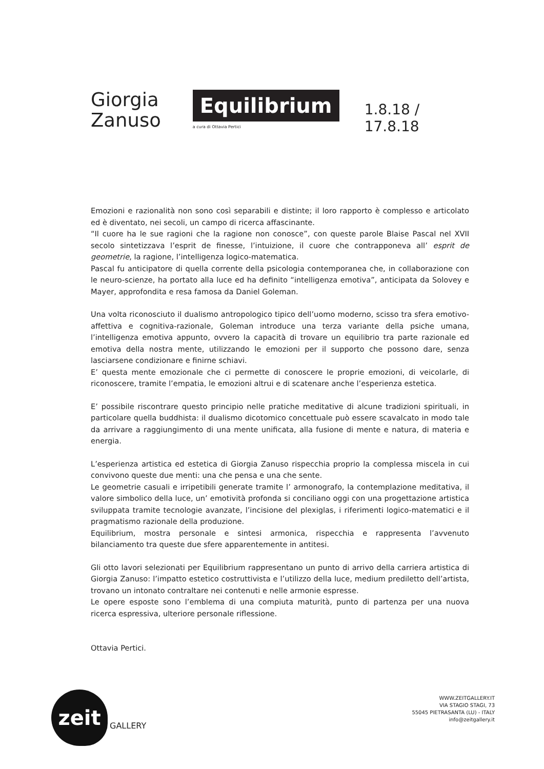Giorgia
Zanuso
Equilibrium
a cura di Ottavia Pertici
1.8.18 / 17.8.18
Emozioni e razionalità non sono così separabili e distinte; il loro rapporto è complesso e articolato ed è diventato, nei secoli, un campo di ricerca affascinante.
“Il cuore ha le sue ragioni che la ragione non conosce”, con queste parole Blaise Pascal nel XVII secolo sintetizzava l’esprit de finesse, l’intuizione, il cuore che contrapponeva all’ esprit de geometrie, la ragione, l’intelligenza logico-matematica.
Pascal fu anticipatore di quella corrente della psicologia contemporanea che, in collaborazione con le neuro-scienze, ha portato alla luce ed ha definito “intelligenza emotiva”, anticipata da Solovey e Mayer, approfondita e resa famosa da Daniel Goleman.
Una volta riconosciuto il dualismo antropologico tipico dell’uomo moderno, scisso tra sfera emotivo-affettiva e cognitiva-razionale, Goleman introduce una terza variante della psiche umana, l’intelligenza emotiva appunto, ovvero la capacità di trovare un equilibrio tra parte razionale ed emotiva della nostra mente, utilizzando le emozioni per il supporto che possono dare, senza lasciarsene condizionare e finirne schiavi.
E’ questa mente emozionale che ci permette di conoscere le proprie emozioni, di veicolarle, di riconoscere, tramite l’empatia, le emozioni altrui e di scatenare anche l’esperienza estetica.
E’ possibile riscontrare questo principio nelle pratiche meditative di alcune tradizioni spirituali, in particolare quella buddhista: il dualismo dicotomico concettuale può essere scavalcato in modo tale da arrivare a raggiungimento di una mente unificata, alla fusione di mente e natura, di materia e energia.
L’esperienza artistica ed estetica di Giorgia Zanuso rispecchia proprio la complessa miscela in cui convivono queste due menti: una che pensa e una che sente.
Le geometrie casuali e irripetibili generate tramite l’ armonografo, la contemplazione meditativa, il valore simbolico della luce, un’ emotività profonda si conciliano oggi con una progettazione artistica sviluppata tramite tecnologie avanzate, l’incisione del plexiglas, i riferimenti logico-matematici e il pragmatismo razionale della produzione.
Equilibrium, mostra personale e sintesi armonica, rispecchia e rappresenta l’avvenuto bilanciamento tra queste due sfere apparentemente in antitesi.
Gli otto lavori selezionati per Equilibrium rappresentano un punto di arrivo della carriera artistica di Giorgia Zanuso: l’impatto estetico costruttivista e l’utilizzo della luce, medium prediletto dell’artista, trovano un intonato contraltare nei contenuti e nelle armonie espresse.
Le opere esposte sono l’emblema di una compiuta maturità, punto di partenza per una nuova ricerca espressiva, ulteriore personale riflessione.
Ottavia Pertici.
zeit
GALLERY
WWW.ZEITGALLERY.IT
VIA STAGIO STAGI, 73
55045 PIETRASANTA (LU) - ITALY
info@zeitgallery.it